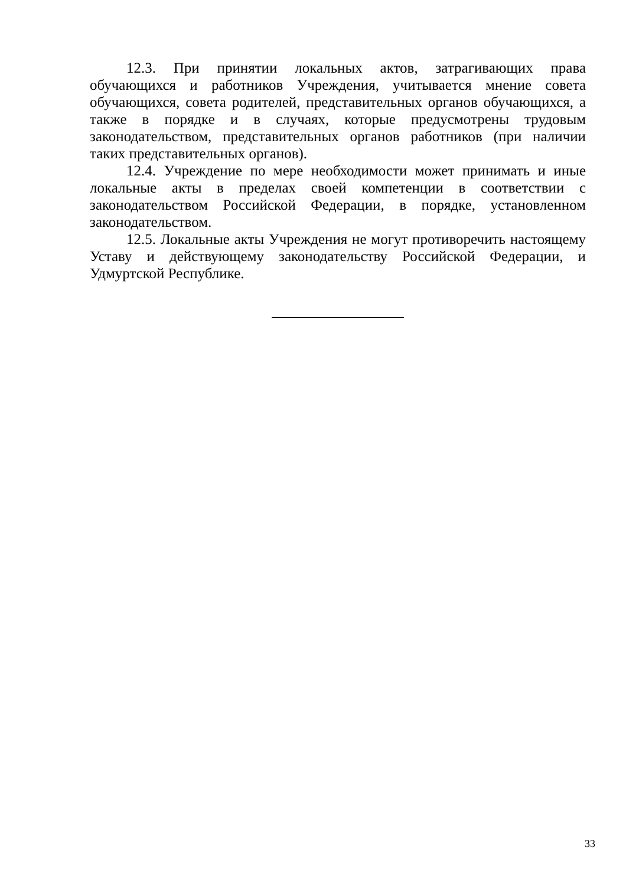12.3. При принятии локальных актов, затрагивающих права обучающихся и работников Учреждения, учитывается мнение совета обучающихся, совета родителей, представительных органов обучающихся, а также в порядке и в случаях, которые предусмотрены трудовым законодательством, представительных органов работников (при наличии таких представительных органов).
12.4. Учреждение по мере необходимости может принимать и иные локальные акты в пределах своей компетенции в соответствии с законодательством Российской Федерации, в порядке, установленном законодательством.
12.5. Локальные акты Учреждения не могут противоречить настоящему Уставу и действующему законодательству Российской Федерации, и Удмуртской Республике.
33